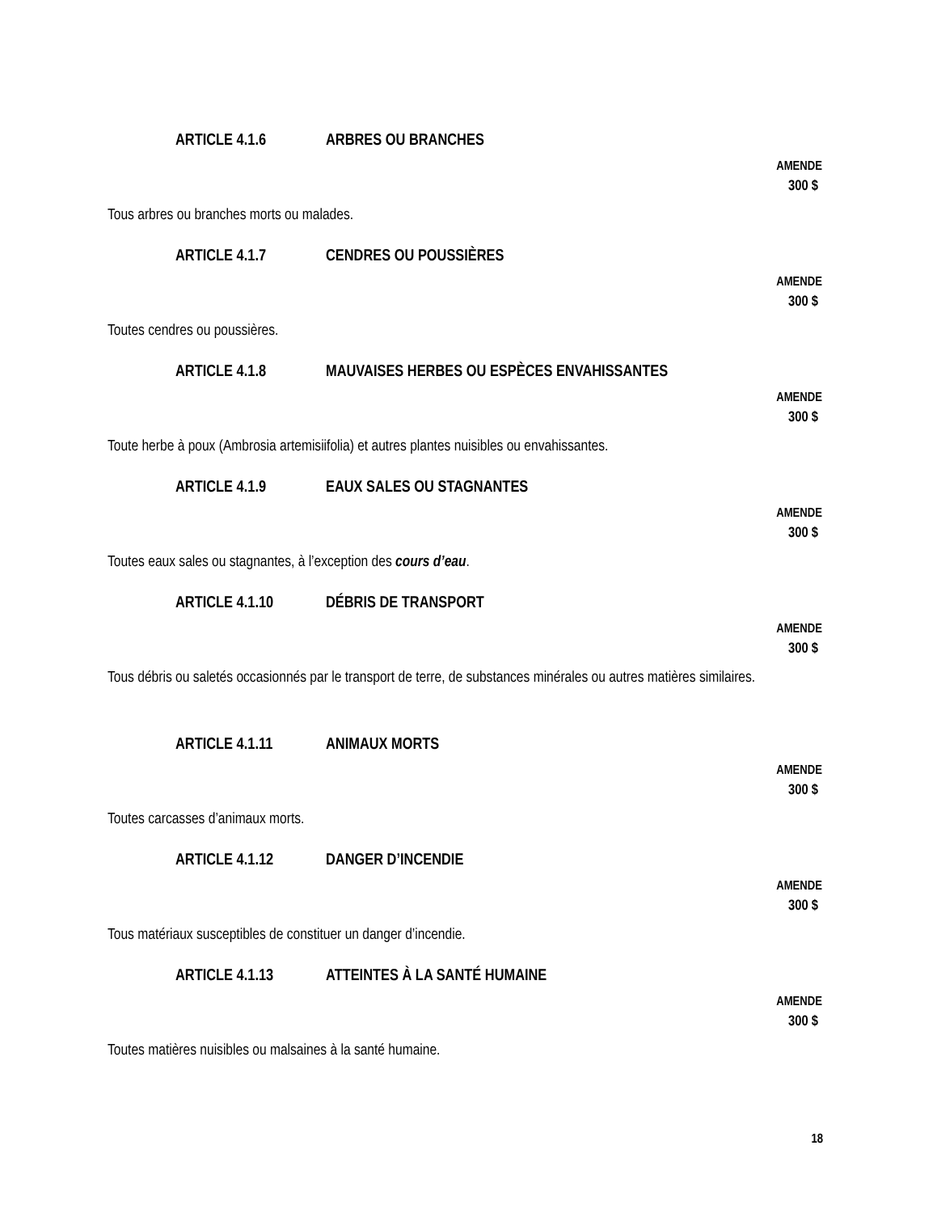ARTICLE 4.1.6 ARBRES OU BRANCHES
AMENDE
300 $
Tous arbres ou branches morts ou malades.
ARTICLE 4.1.7 CENDRES OU POUSSIÈRES
AMENDE
300 $
Toutes cendres ou poussières.
ARTICLE 4.1.8 MAUVAISES HERBES OU ESPÈCES ENVAHISSANTES
AMENDE
300 $
Toute herbe à poux (Ambrosia artemisiifolia) et autres plantes nuisibles ou envahissantes.
ARTICLE 4.1.9 EAUX SALES OU STAGNANTES
AMENDE
300 $
Toutes eaux sales ou stagnantes, à l’exception des cours d’eau.
ARTICLE 4.1.10 DÉBRIS DE TRANSPORT
AMENDE
300 $
Tous débris ou saletés occasionnés par le transport de terre, de substances minérales ou autres matières similaires.
ARTICLE 4.1.11 ANIMAUX MORTS
AMENDE
300 $
Toutes carcasses d’animaux morts.
ARTICLE 4.1.12 DANGER D’INCENDIE
AMENDE
300 $
Tous matériaux susceptibles de constituer un danger d’incendie.
ARTICLE 4.1.13 ATTEINTES À LA SANTÉ HUMAINE
AMENDE
300 $
Toutes matières nuisibles ou malsaines à la santé humaine.
18